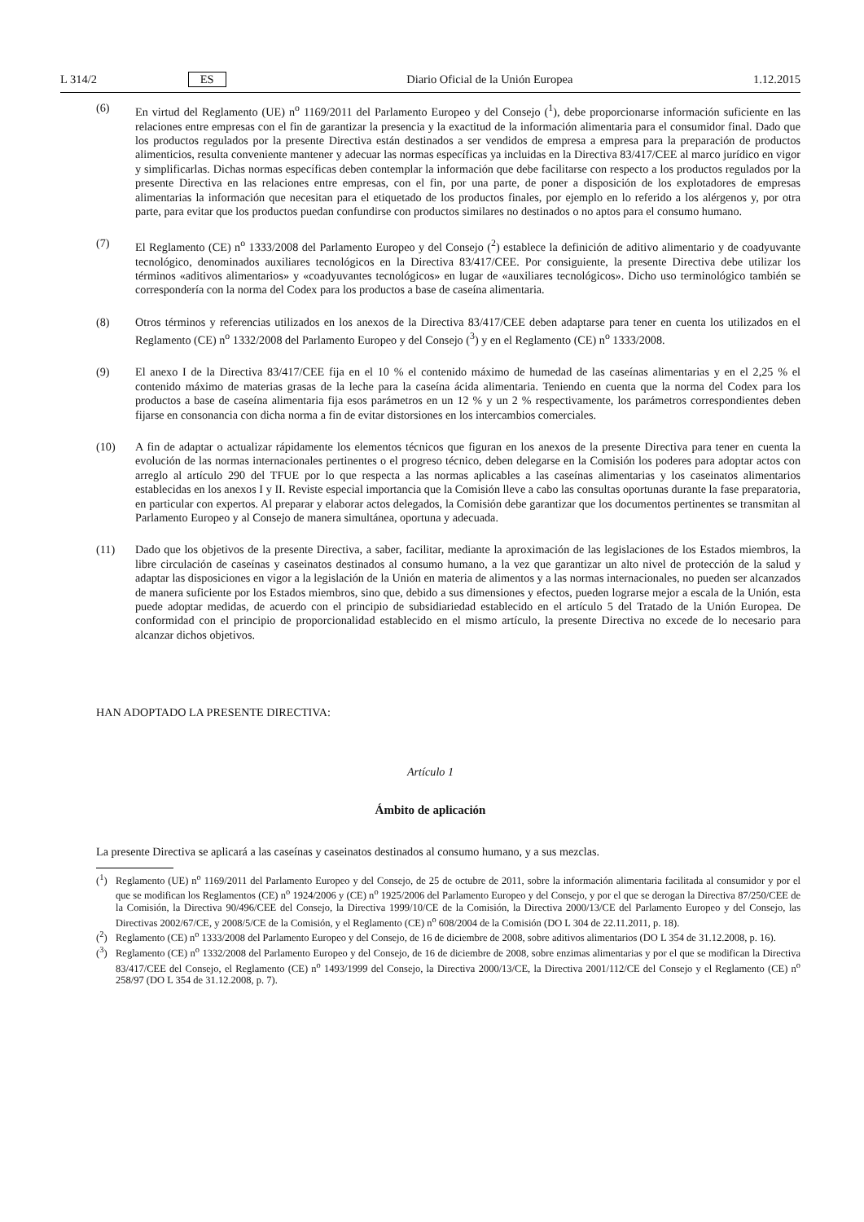L 314/2 ES Diario Oficial de la Unión Europea 1.12.2015
(6) En virtud del Reglamento (UE) n<sup>o</sup> 1169/2011 del Parlamento Europeo y del Consejo (<sup>1</sup>), debe proporcionarse información suficiente en las relaciones entre empresas con el fin de garantizar la presencia y la exactitud de la información alimentaria para el consumidor final. Dado que los productos regulados por la presente Directiva están destinados a ser vendidos de empresa a empresa para la preparación de productos alimenticios, resulta conveniente mantener y adecuar las normas específicas ya incluidas en la Directiva 83/417/CEE al marco jurídico en vigor y simplificarlas. Dichas normas específicas deben contemplar la información que debe facilitarse con respecto a los productos regulados por la presente Directiva en las relaciones entre empresas, con el fin, por una parte, de poner a disposición de los explotadores de empresas alimentarias la información que necesitan para el etiquetado de los productos finales, por ejemplo en lo referido a los alérgenos y, por otra parte, para evitar que los productos puedan confundirse con productos similares no destinados o no aptos para el consumo humano.
(7) El Reglamento (CE) n<sup>o</sup> 1333/2008 del Parlamento Europeo y del Consejo (<sup>2</sup>) establece la definición de aditivo alimentario y de coadyuvante tecnológico, denominados auxiliares tecnológicos en la Directiva 83/417/CEE. Por consiguiente, la presente Directiva debe utilizar los términos «aditivos alimentarios» y «coadyuvantes tecnológicos» en lugar de «auxiliares tecnológicos». Dicho uso terminológico también se correspondería con la norma del Codex para los productos a base de caseína alimentaria.
(8) Otros términos y referencias utilizados en los anexos de la Directiva 83/417/CEE deben adaptarse para tener en cuenta los utilizados en el Reglamento (CE) n<sup>o</sup> 1332/2008 del Parlamento Europeo y del Consejo (<sup>3</sup>) y en el Reglamento (CE) n<sup>o</sup> 1333/2008.
(9) El anexo I de la Directiva 83/417/CEE fija en el 10 % el contenido máximo de humedad de las caseínas alimentarias y en el 2,25 % el contenido máximo de materias grasas de la leche para la caseína ácida alimentaria. Teniendo en cuenta que la norma del Codex para los productos a base de caseína alimentaria fija esos parámetros en un 12 % y un 2 % respectivamente, los parámetros correspondientes deben fijarse en consonancia con dicha norma a fin de evitar distorsiones en los intercambios comerciales.
(10) A fin de adaptar o actualizar rápidamente los elementos técnicos que figuran en los anexos de la presente Directiva para tener en cuenta la evolución de las normas internacionales pertinentes o el progreso técnico, deben delegarse en la Comisión los poderes para adoptar actos con arreglo al artículo 290 del TFUE por lo que respecta a las normas aplicables a las caseínas alimentarias y los caseinatos alimentarios establecidas en los anexos I y II. Reviste especial importancia que la Comisión lleve a cabo las consultas oportunas durante la fase preparatoria, en particular con expertos. Al preparar y elaborar actos delegados, la Comisión debe garantizar que los documentos pertinentes se transmitan al Parlamento Europeo y al Consejo de manera simultánea, oportuna y adecuada.
(11) Dado que los objetivos de la presente Directiva, a saber, facilitar, mediante la aproximación de las legislaciones de los Estados miembros, la libre circulación de caseínas y caseinatos destinados al consumo humano, a la vez que garantizar un alto nivel de protección de la salud y adaptar las disposiciones en vigor a la legislación de la Unión en materia de alimentos y a las normas internacionales, no pueden ser alcanzados de manera suficiente por los Estados miembros, sino que, debido a sus dimensiones y efectos, pueden lograrse mejor a escala de la Unión, esta puede adoptar medidas, de acuerdo con el principio de subsidiariedad establecido en el artículo 5 del Tratado de la Unión Europea. De conformidad con el principio de proporcionalidad establecido en el mismo artículo, la presente Directiva no excede de lo necesario para alcanzar dichos objetivos.
HAN ADOPTADO LA PRESENTE DIRECTIVA:
Artículo 1
Ámbito de aplicación
La presente Directiva se aplicará a las caseínas y caseinatos destinados al consumo humano, y a sus mezclas.
(<sup>1</sup>) Reglamento (UE) n<sup>o</sup> 1169/2011 del Parlamento Europeo y del Consejo, de 25 de octubre de 2011, sobre la información alimentaria facilitada al consumidor y por el que se modifican los Reglamentos (CE) n<sup>o</sup> 1924/2006 y (CE) n<sup>o</sup> 1925/2006 del Parlamento Europeo y del Consejo, y por el que se derogan la Directiva 87/250/CEE de la Comisión, la Directiva 90/496/CEE del Consejo, la Directiva 1999/10/CE de la Comisión, la Directiva 2000/13/CE del Parlamento Europeo y del Consejo, las Directivas 2002/67/CE, y 2008/5/CE de la Comisión, y el Reglamento (CE) n<sup>o</sup> 608/2004 de la Comisión (DO L 304 de 22.11.2011, p. 18).
(<sup>2</sup>) Reglamento (CE) n<sup>o</sup> 1333/2008 del Parlamento Europeo y del Consejo, de 16 de diciembre de 2008, sobre aditivos alimentarios (DO L 354 de 31.12.2008, p. 16).
(<sup>3</sup>) Reglamento (CE) n<sup>o</sup> 1332/2008 del Parlamento Europeo y del Consejo, de 16 de diciembre de 2008, sobre enzimas alimentarias y por el que se modifican la Directiva 83/417/CEE del Consejo, el Reglamento (CE) n<sup>o</sup> 1493/1999 del Consejo, la Directiva 2000/13/CE, la Directiva 2001/112/CE del Consejo y el Reglamento (CE) n<sup>o</sup> 258/97 (DO L 354 de 31.12.2008, p. 7).